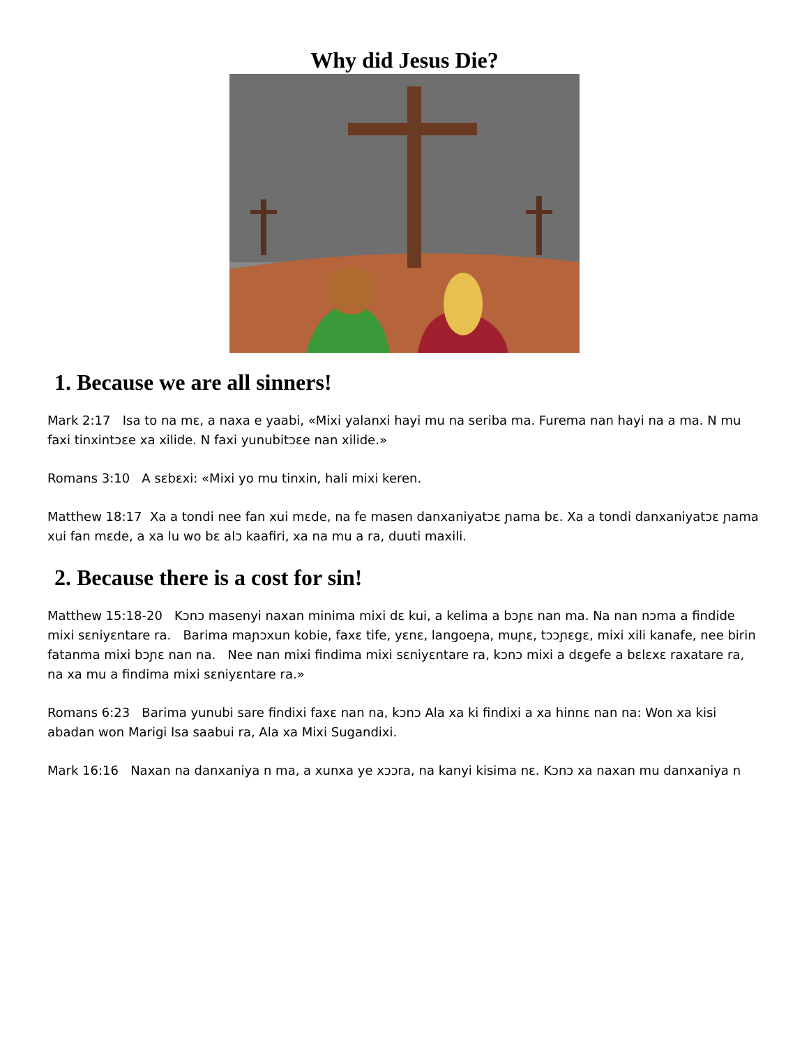Why did Jesus Die?
1. Because we are all sinners!
Mark 2:17 Isa to na mɛ, a naxa e yaabi, «Mixi yalanxi hayi mu na seriba ma. Furema nan hayi na a ma. N mu faxi tinxintɔɛe xa xilide. N faxi yunubitɔɛe nan xilide.»
Romans 3:10 A sɛbɛxi: «Mixi yo mu tinxin, hali mixi keren.
Matthew 18:17 Xa a tondi nee fan xui mɛde, na fe masen danxaniyatɔɛ ɲama bɛ. Xa a tondi danxaniyatɔɛ ɲama xui fan mɛde, a xa lu wo bɛ alɔ kaafiri, xa na mu a ra, duuti maxili.
2. Because there is a cost for sin!
Matthew 15:18-20 Kɔnɔ masenyi naxan minima mixi dɛ kui, a kelima a bɔɲɛ nan ma. Na nan nɔma a findide mixi sɛniyɛntare ra. Barima maɲɔxun kobie, faxɛ tife, yɛnɛ, langoeɲa, muɲɛ, tɔɔɲɛgɛ, mixi xili kanafe, nee birin fatanma mixi bɔɲɛ nan na. Nee nan mixi findima mixi sɛniyɛntare ra, kɔnɔ mixi a dɛgefe a bɛlɛxɛ raxatare ra, na xa mu a findima mixi sɛniyɛntare ra.»
Romans 6:23 Barima yunubi sare findixi faxɛ nan na, kɔnɔ Ala xa ki findixi a xa hinnɛ nan na: Won xa kisi abadan won Marigi Isa saabui ra, Ala xa Mixi Sugandixi.
Mark 16:16 Naxan na danxaniya n ma, a xunxa ye xɔɔra, na kanyi kisima nɛ. Kɔnɔ xa naxan mu danxaniya n